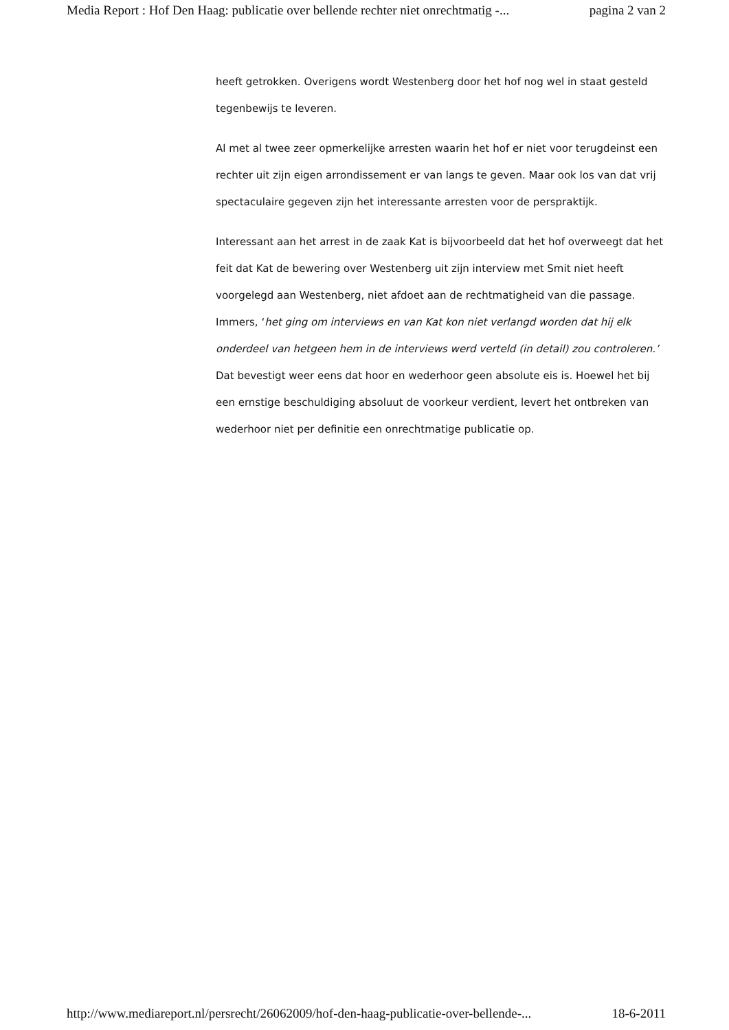Media Report : Hof Den Haag: publicatie over bellende rechter niet onrechtmatig -... pagina 2 van 2
heeft getrokken. Overigens wordt Westenberg door het hof nog wel in staat gesteld tegenbewijs te leveren.
Al met al twee zeer opmerkelijke arresten waarin het hof er niet voor terugdeinst een rechter uit zijn eigen arrondissement er van langs te geven. Maar ook los van dat vrij spectaculaire gegeven zijn het interessante arresten voor de perspraktijk.
Interessant aan het arrest in de zaak Kat is bijvoorbeeld dat het hof overweegt dat het feit dat Kat de bewering over Westenberg uit zijn interview met Smit niet heeft voorgelegd aan Westenberg, niet afdoet aan de rechtmatigheid van die passage. Immers, ‘het ging om interviews en van Kat kon niet verlangd worden dat hij elk onderdeel van hetgeen hem in de interviews werd verteld (in detail) zou controleren.’ Dat bevestigt weer eens dat hoor en wederhoor geen absolute eis is. Hoewel het bij een ernstige beschuldiging absoluut de voorkeur verdient, levert het ontbreken van wederhoor niet per definitie een onrechtmatige publicatie op.
http://www.mediareport.nl/persrecht/26062009/hof-den-haag-publicatie-over-bellende-... 18-6-2011